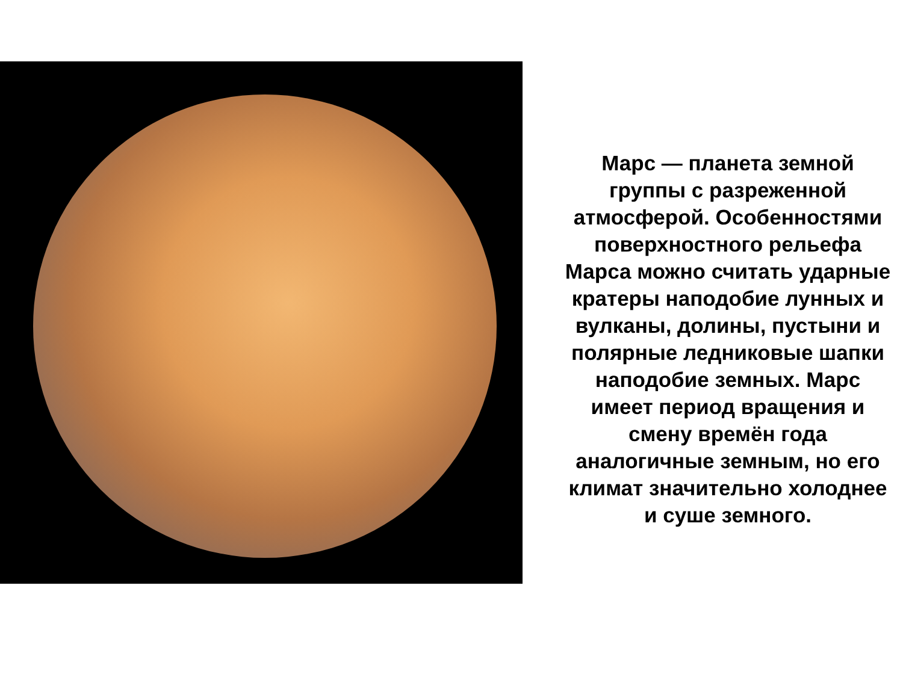Марс — планета земной группы с разреженной атмосферой. Особенностями поверхностного рельефа Марса можно считать ударные кратеры наподобие лунных и вулканы, долины, пустыни и полярные ледниковые шапки наподобие земных. Марс имеет период вращения и смену времён года аналогичные земным, но его климат значительно холоднее и суше земного.